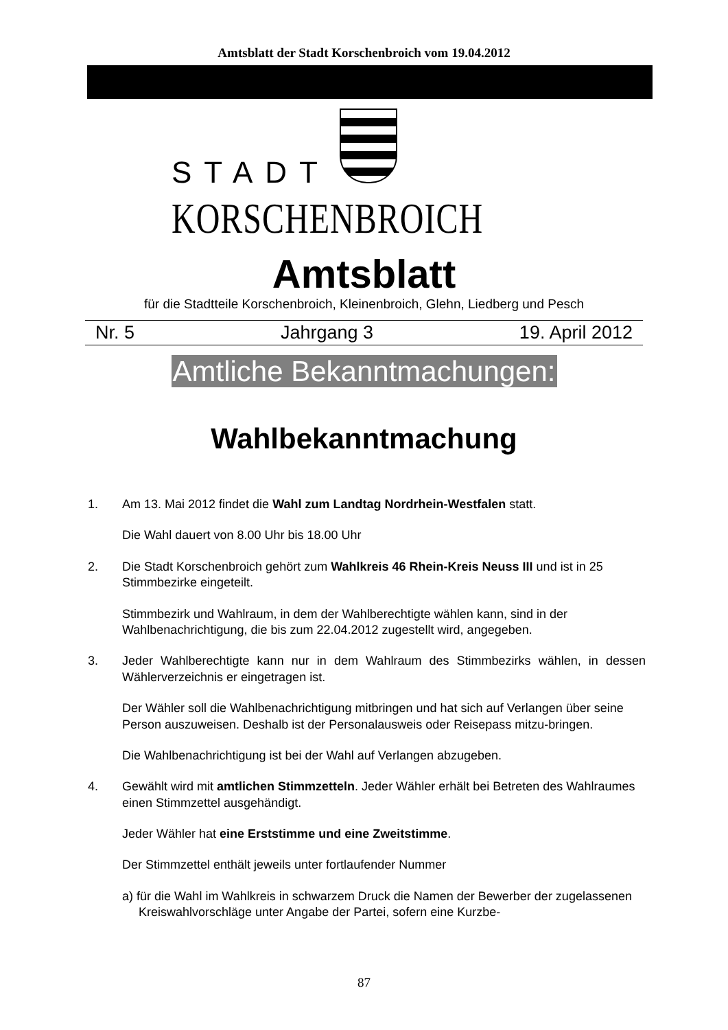Amtsblatt der Stadt Korschenbroich vom 19.04.2012
STADT
KORSCHENBROICH
Amtsblatt
für die Stadtteile Korschenbroich, Kleinenbroich, Glehn, Liedberg und Pesch
Nr. 5 Jahrgang 3 19. April 2012
Amtliche Bekanntmachungen:
Wahlbekanntmachung
1. Am 13. Mai 2012 findet die Wahl zum Landtag Nordrhein-Westfalen statt.
Die Wahl dauert von 8.00 Uhr bis 18.00 Uhr
2. Die Stadt Korschenbroich gehört zum Wahlkreis 46 Rhein-Kreis Neuss III und ist in 25 Stimmbezirke eingeteilt.
Stimmbezirk und Wahlraum, in dem der Wahlberechtigte wählen kann, sind in der Wahlbenachrichtigung, die bis zum 22.04.2012 zugestellt wird, angegeben.
3. Jeder Wahlberechtigte kann nur in dem Wahlraum des Stimmbezirks wählen, in dessen Wählerverzeichnis er eingetragen ist.
Der Wähler soll die Wahlbenachrichtigung mitbringen und hat sich auf Verlangen über seine Person auszuweisen. Deshalb ist der Personalausweis oder Reisepass mitzu-bringen.
Die Wahlbenachrichtigung ist bei der Wahl auf Verlangen abzugeben.
4. Gewählt wird mit amtlichen Stimmzetteln. Jeder Wähler erhält bei Betreten des Wahlraumes einen Stimmzettel ausgehändigt.
Jeder Wähler hat eine Erststimme und eine Zweitstimme.
Der Stimmzettel enthält jeweils unter fortlaufender Nummer
a) für die Wahl im Wahlkreis in schwarzem Druck die Namen der Bewerber der zugelassenen Kreiswahlvorschläge unter Angabe der Partei, sofern eine Kurzbe-
87